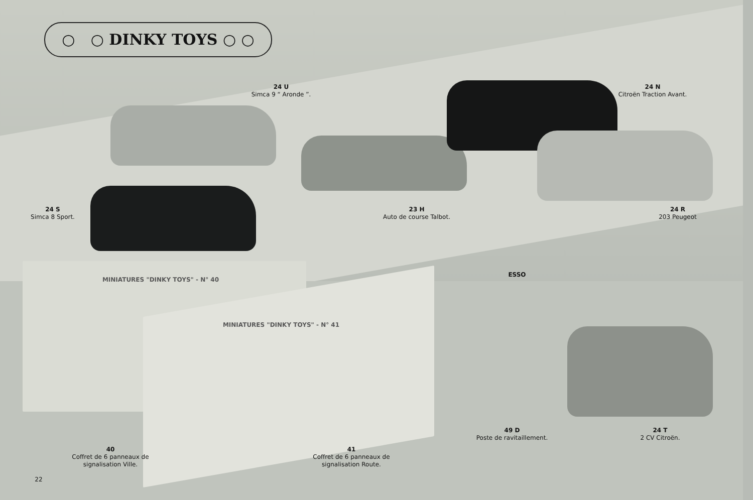○ ○ DINKY TOYS ○ ○
24 U
Simca 9 “ Aronde ”.
24 N
Citroën Traction Avant.
24 S
Simca 8 Sport.
23 H
Auto de course Talbot.
24 R
203 Peugeot
MINIATURES "DINKY TOYS" - N° 40
MINIATURES "DINKY TOYS" - N° 41
ESSO
49 D
Poste de ravitaillement.
24 T
2 CV Citroën.
40
Coffret de 6 panneaux de signalisation Ville.
41
Coffret de 6 panneaux de signalisation Route.
22